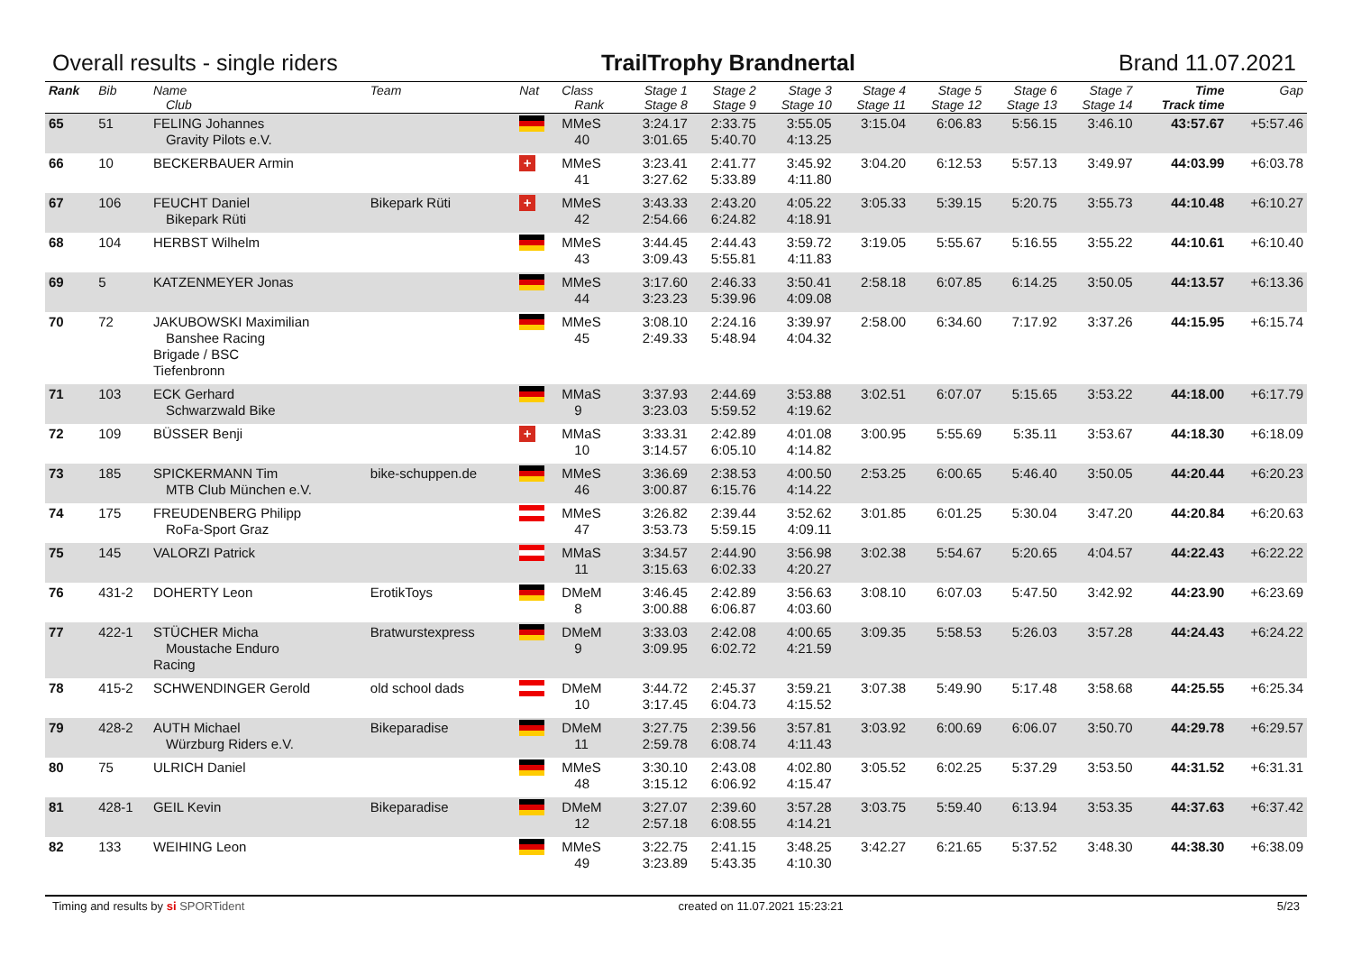Overall results - single riders TrailTrophy Brandnertal Brand 11.07.2021
| Rank | Bib | Name Club | Team | Nat | Class Rank | Stage 1 Stage 8 | Stage 2 Stage 9 | Stage 3 Stage 10 | Stage 4 Stage 11 | Stage 5 Stage 12 | Stage 6 Stage 13 | Stage 7 Stage 14 | Time Track time | Gap |
| --- | --- | --- | --- | --- | --- | --- | --- | --- | --- | --- | --- | --- | --- | --- |
| 65 | 51 | FELING Johannes Gravity Pilots e.V. | | | MMeS 40 | 3:24.17 3:01.65 | 2:33.75 5:40.70 | 3:55.05 4:13.25 | 3:15.04 | 6:06.83 | 5:56.15 | 3:46.10 | 43:57.67 | +5:57.46 |
| 66 | 10 | BECKERBAUER Armin | | + | MMeS 41 | 3:23.41 3:27.62 | 2:41.77 5:33.89 | 3:45.92 4:11.80 | 3:04.20 | 6:12.53 | 5:57.13 | 3:49.97 | 44:03.99 | +6:03.78 |
| 67 | 106 | FEUCHT Daniel Bikepark Rüti | Bikepark Rüti | + | MMeS 42 | 3:43.33 2:54.66 | 2:43.20 6:24.82 | 4:05.22 4:18.91 | 3:05.33 | 5:39.15 | 5:20.75 | 3:55.73 | 44:10.48 | +6:10.27 |
| 68 | 104 | HERBST Wilhelm | | | MMeS 43 | 3:44.45 3:09.43 | 2:44.43 5:55.81 | 3:59.72 4:11.83 | 3:19.05 | 5:55.67 | 5:16.55 | 3:55.22 | 44:10.61 | +6:10.40 |
| 69 | 5 | KATZENMEYER Jonas | | | MMeS 44 | 3:17.60 3:23.23 | 2:46.33 5:39.96 | 3:50.41 4:09.08 | 2:58.18 | 6:07.85 | 6:14.25 | 3:50.05 | 44:13.57 | +6:13.36 |
| 70 | 72 | JAKUBOWSKI Maximilian Banshee Racing Brigade / BSC Tiefenbronn | | | MMeS 45 | 3:08.10 2:49.33 | 2:24.16 5:48.94 | 3:39.97 4:04.32 | 2:58.00 | 6:34.60 | 7:17.92 | 3:37.26 | 44:15.95 | +6:15.74 |
| 71 | 103 | ECK Gerhard Schwarzwald Bike | | | MMaS 9 | 3:37.93 3:23.03 | 2:44.69 5:59.52 | 3:53.88 4:19.62 | 3:02.51 | 6:07.07 | 5:15.65 | 3:53.22 | 44:18.00 | +6:17.79 |
| 72 | 109 | BÜSSER Benji | | + | MMaS 10 | 3:33.31 3:14.57 | 2:42.89 6:05.10 | 4:01.08 4:14.82 | 3:00.95 | 5:55.69 | 5:35.11 | 3:53.67 | 44:18.30 | +6:18.09 |
| 73 | 185 | SPICKERMANN Tim MTB Club München e.V. | bike-schuppen.de | | MMeS 46 | 3:36.69 3:00.87 | 2:38.53 6:15.76 | 4:00.50 4:14.22 | 2:53.25 | 6:00.65 | 5:46.40 | 3:50.05 | 44:20.44 | +6:20.23 |
| 74 | 175 | FREUDENBERG Philipp RoFa-Sport Graz | | | MMeS 47 | 3:26.82 3:53.73 | 2:39.44 5:59.15 | 3:52.62 4:09.11 | 3:01.85 | 6:01.25 | 5:30.04 | 3:47.20 | 44:20.84 | +6:20.63 |
| 75 | 145 | VALORZI Patrick | | | MMaS 11 | 3:34.57 3:15.63 | 2:44.90 6:02.33 | 3:56.98 4:20.27 | 3:02.38 | 5:54.67 | 5:20.65 | 4:04.57 | 44:22.43 | +6:22.22 |
| 76 | 431-2 | DOHERTY Leon | ErotikToys | | DMeM 8 | 3:46.45 3:00.88 | 2:42.89 6:06.87 | 3:56.63 4:03.60 | 3:08.10 | 6:07.03 | 5:47.50 | 3:42.92 | 44:23.90 | +6:23.69 |
| 77 | 422-1 | STÜCHER Micha Moustache Enduro Racing | Bratwurstexpress | | DMeM 9 | 3:33.03 3:09.95 | 2:42.08 6:02.72 | 4:00.65 4:21.59 | 3:09.35 | 5:58.53 | 5:26.03 | 3:57.28 | 44:24.43 | +6:24.22 |
| 78 | 415-2 | SCHWENDINGER Gerold | old school dads | | DMeM 10 | 3:44.72 3:17.45 | 2:45.37 6:04.73 | 3:59.21 4:15.52 | 3:07.38 | 5:49.90 | 5:17.48 | 3:58.68 | 44:25.55 | +6:25.34 |
| 79 | 428-2 | AUTH Michael Würzburg Riders e.V. | Bikeparadise | | DMeM 11 | 3:27.75 2:59.78 | 2:39.56 6:08.74 | 3:57.81 4:11.43 | 3:03.92 | 6:00.69 | 6:06.07 | 3:50.70 | 44:29.78 | +6:29.57 |
| 80 | 75 | ULRICH Daniel | | | MMeS 48 | 3:30.10 3:15.12 | 2:43.08 6:06.92 | 4:02.80 4:15.47 | 3:05.52 | 6:02.25 | 5:37.29 | 3:53.50 | 44:31.52 | +6:31.31 |
| 81 | 428-1 | GEIL Kevin | Bikeparadise | | DMeM 12 | 3:27.07 2:57.18 | 2:39.60 6:08.55 | 3:57.28 4:14.21 | 3:03.75 | 5:59.40 | 6:13.94 | 3:53.35 | 44:37.63 | +6:37.42 |
| 82 | 133 | WEIHING Leon | | | MMeS 49 | 3:22.75 3:23.89 | 2:41.15 5:43.35 | 3:48.25 4:10.30 | 3:42.27 | 6:21.65 | 5:37.52 | 3:48.30 | 44:38.30 | +6:38.09 |
Timing and results by si SPORTident created on 11.07.2021 15:23:21 5/23